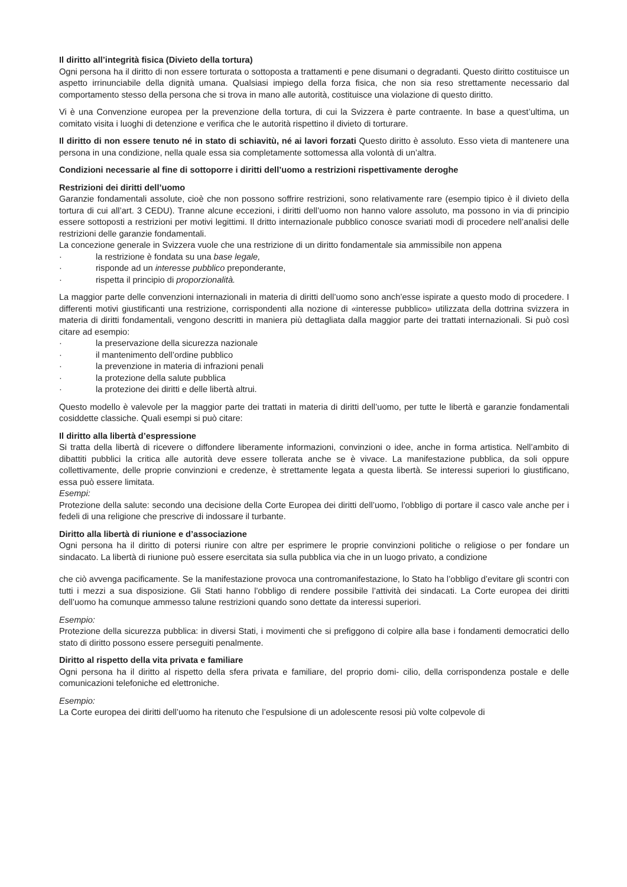Il diritto all’integrità fisica (Divieto della tortura)
Ogni persona ha il diritto di non essere torturata o sottoposta a trattamenti e pene disumani o degradanti. Questo diritto costituisce un aspetto irrinunciabile della dignità umana. Qualsiasi impiego della forza fisica, che non sia reso strettamente necessario dal comportamento stesso della persona che si trova in mano alle autorità, costituisce una violazione di questo diritto.
Vi è una Convenzione europea per la prevenzione della tortura, di cui la Svizzera è parte contraente. In base a quest’ultima, un comitato visita i luoghi di detenzione e verifica che le autorità rispettino il divieto di torturare.
Il diritto di non essere tenuto né in stato di schiavitù, né ai lavori forzati Questo diritto è assoluto. Esso vieta di mantenere una persona in una condizione, nella quale essa sia completamente sottomessa alla volontà di un’altra.
Condizioni necessarie al fine di sottoporre i diritti dell’uomo a restrizioni rispettivamente deroghe
Restrizioni dei diritti dell’uomo
Garanzie fondamentali assolute, cioè che non possono soffrire restrizioni, sono relativamente rare (esempio tipico è il divieto della tortura di cui all’art. 3 CEDU). Tranne alcune eccezioni, i diritti dell’uomo non hanno valore assoluto, ma possono in via di principio essere sottoposti a restrizioni per motivi legittimi. Il dritto internazionale pubblico conosce svariati modi di procedere nell’analisi delle restrizioni delle garanzie fondamentali.
La concezione generale in Svizzera vuole che una restrizione di un diritto fondamentale sia ammissibile non appena
· la restrizione è fondata su una base legale,
· risponde ad un interesse pubblico preponderante,
· rispetta il principio di proporzionalità.
La maggior parte delle convenzioni internazionali in materia di diritti dell’uomo sono anch’esse ispirate a questo modo di procedere. I differenti motivi giustificanti una restrizione, corrispondenti alla nozione di «interesse pubblico» utilizzata della dottrina svizzera in materia di diritti fondamentali, vengono descritti in maniera più dettagliata dalla maggior parte dei trattati internazionali. Si può così citare ad esempio:
· la preservazione della sicurezza nazionale
· il mantenimento dell’ordine pubblico
· la prevenzione in materia di infrazioni penali
· la protezione della salute pubblica
· la protezione dei diritti e delle libertà altrui.
Questo modello è valevole per la maggior parte dei trattati in materia di diritti dell’uomo, per tutte le libertà e garanzie fondamentali cosiddette classiche. Quali esempi si può citare:
Il diritto alla libertà d’espressione
Si tratta della libertà di ricevere o diffondere liberamente informazioni, convinzioni o idee, anche in forma artistica. Nell’ambito di dibattiti pubblici la critica alle autorità deve essere tollerata anche se è vivace. La manifestazione pubblica, da soli oppure collettivamente, delle proprie convinzioni e credenze, è strettamente legata a questa libertà. Se interessi superiori lo giustificano, essa può essere limitata.
Esempi:
Protezione della salute: secondo una decisione della Corte Europea dei diritti dell’uomo, l’obbligo di portare il casco vale anche per i fedeli di una religione che prescrive di indossare il turbante.
Diritto alla libertà di riunione e d’associazione
Ogni persona ha il diritto di potersi riunire con altre per esprimere le proprie convinzioni politiche o religiose o per fondare un sindacato. La libertà di riunione può essere esercitata sia sulla pubblica via che in un luogo privato, a condizione
che ciò avvenga pacificamente. Se la manifestazione provoca una contromanifestazione, lo Stato ha l’obbligo d’evitare gli scontri con tutti i mezzi a sua disposizione. Gli Stati hanno l’obbligo di rendere possibile l’attività dei sindacati. La Corte europea dei diritti dell’uomo ha comunque ammesso talune restrizioni quando sono dettate da interessi superiori.
Esempio:
Protezione della sicurezza pubblica: in diversi Stati, i movimenti che si prefiggono di colpire alla base i fondamenti democratici dello stato di diritto possono essere perseguiti penalmente.
Diritto al rispetto della vita privata e familiare
Ogni persona ha il diritto al rispetto della sfera privata e familiare, del proprio domi- cilio, della corrispondenza postale e delle comunicazioni telefoniche ed elettroniche.
Esempio:
La Corte europea dei diritti dell’uomo ha ritenuto che l’espulsione di un adolescente resosi più volte colpevole di